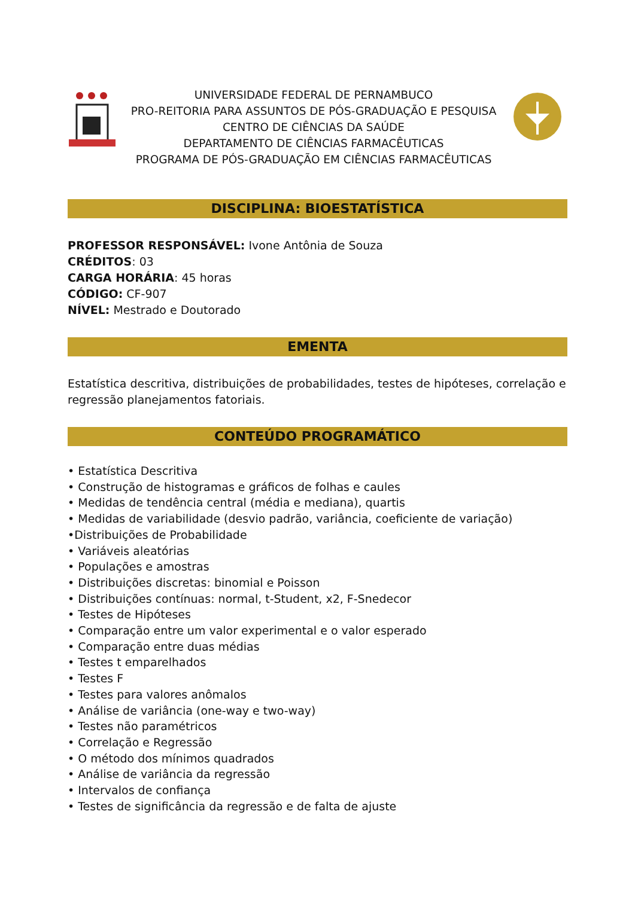UNIVERSIDADE FEDERAL DE PERNAMBUCO
PRO-REITORIA PARA ASSUNTOS DE PÓS-GRADUAÇÃO E PESQUISA
CENTRO DE CIÊNCIAS DA SAÚDE
DEPARTAMENTO DE CIÊNCIAS FARMACÊUTICAS
PROGRAMA DE PÓS-GRADUAÇÃO EM CIÊNCIAS FARMACÊUTICAS
DISCIPLINA: BIOESTATÍSTICA
PROFESSOR RESPONSÁVEL: Ivone Antônia de Souza
CRÉDITOS: 03
CARGA HORÁRIA: 45 horas
CÓDIGO: CF-907
NÍVEL: Mestrado e Doutorado
EMENTA
Estatística descritiva, distribuições de probabilidades, testes de hipóteses, correlação e regressão planejamentos fatoriais.
CONTEÚDO PROGRAMÁTICO
• Estatística Descritiva
• Construção de histogramas e gráficos de folhas e caules
• Medidas de tendência central (média e mediana), quartis
• Medidas de variabilidade (desvio padrão, variância, coeficiente de variação)
•Distribuições de Probabilidade
• Variáveis aleatórias
• Populações e amostras
• Distribuições discretas: binomial e Poisson
• Distribuições contínuas: normal, t-Student, x2, F-Snedecor
• Testes de Hipóteses
• Comparação entre um valor experimental e o valor esperado
• Comparação entre duas médias
• Testes t emparelhados
• Testes F
• Testes para valores anômalos
• Análise de variância (one-way e two-way)
• Testes não paramétricos
• Correlação e Regressão
• O método dos mínimos quadrados
• Análise de variância da regressão
• Intervalos de confiança
• Testes de significância da regressão e de falta de ajuste